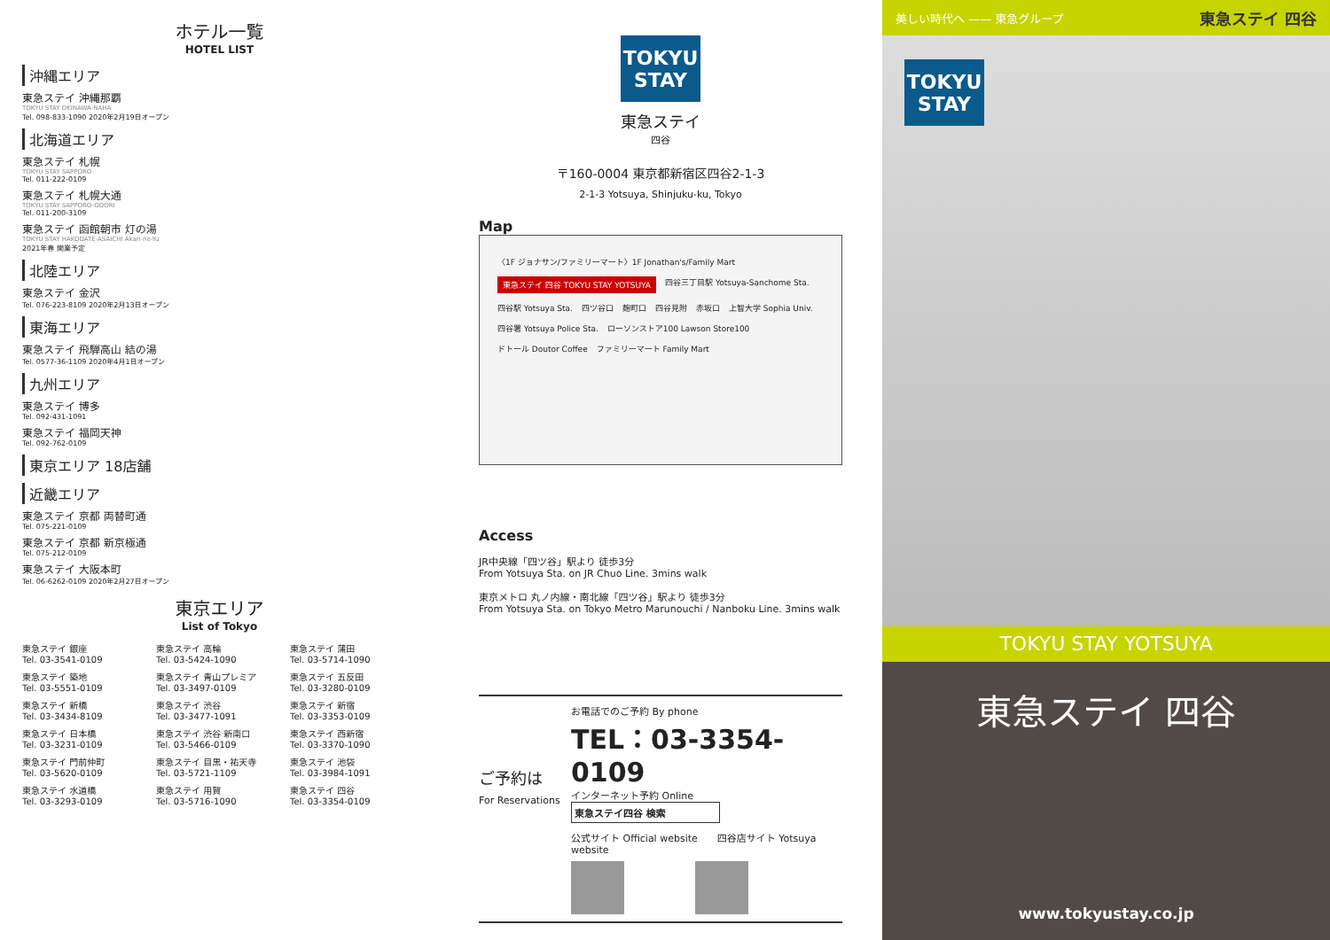ホテル一覧
HOTEL LIST
沖縄エリア
東急ステイ 沖縄那覇
TOKYU STAY OKINAWA-NAHA
Tel. 098-833-1090 2020年2月19日オープン
北海道エリア
東急ステイ 札幌
TOKYU STAY SAPPORO
Tel. 011-222-0109
東急ステイ 札幌大通
TOKYU STAY SAPPORO-ODORI
Tel. 011-200-3109
東急ステイ 函館朝市 灯の湯
TOKYU STAY HAKODATE-ASAICHI Akari-no-Yu
2021年春 開業予定
北陸エリア
東急ステイ 金沢
Tel. 076-223-8109 2020年2月13日オープン
東海エリア
東急ステイ 飛騨高山 結の湯
Tel. 0577-36-1109 2020年4月1日オープン
九州エリア
東急ステイ 博多
Tel. 092-431-1091
東急ステイ 福岡天神
Tel. 092-762-0109
東京エリア 18店舗
近畿エリア
東急ステイ 京都 両替町通
Tel. 075-221-0109
東急ステイ 京都 新京極通
Tel. 075-212-0109
東急ステイ 大阪本町
Tel. 06-6262-0109 2020年2月27日オープン
東京エリア
List of Tokyo
東急ステイ 銀座
Tel. 03-3541-0109
東急ステイ 築地
Tel. 03-5551-0109
東急ステイ 新橋
Tel. 03-3434-8109
東急ステイ 日本橋
Tel. 03-3231-0109
東急ステイ 門前仲町
Tel. 03-5620-0109
東急ステイ 水道橋
Tel. 03-3293-0109
東急ステイ 高輪
Tel. 03-5424-1090
東急ステイ 青山プレミア
Tel. 03-3497-0109
東急ステイ 渋谷
Tel. 03-3477-1091
東急ステイ 渋谷 新南口
Tel. 03-5466-0109
東急ステイ 目黒・祐天寺
Tel. 03-5721-1109
東急ステイ 用賀
Tel. 03-5716-1090
東急ステイ 蒲田
Tel. 03-5714-1090
東急ステイ 五反田
Tel. 03-3280-0109
東急ステイ 新宿
Tel. 03-3353-0109
東急ステイ 西新宿
Tel. 03-3370-1090
東急ステイ 池袋
Tel. 03-3984-1091
東急ステイ 四谷
Tel. 03-3354-0109
TOKYU
STAY
東急ステイ
四谷
〒160-0004 東京都新宿区四谷2-1-3
2-1-3 Yotsuya, Shinjuku-ku, Tokyo
Map
〈1F ジョナサン/ファミリーマート〉1F Jonathan's/Family Mart 東急ステイ 四谷 TOKYU STAY YOTSUYA 四谷三丁目駅 Yotsuya-Sanchome Sta. 四谷駅 Yotsuya Sta. 四ツ谷口 麹町口 四谷見附 赤坂口 上智大学 Sophia Univ. 四谷署 Yotsuya Police Sta. ローソンストア100 Lawson Store100 ドトール Doutor Coffee ファミリーマート Family Mart
Access
JR中央線「四ツ谷」駅より 徒歩3分
From Yotsuya Sta. on JR Chuo Line. 3mins walk
東京メトロ 丸ノ内線・南北線「四ツ谷」駅より 徒歩3分
From Yotsuya Sta. on Tokyo Metro Marunouchi / Nanboku Line. 3mins walk
ご予約は
For Reservations
お電話でのご予約 By phone
TEL：03-3354-0109
インターネット予約 Online
東急ステイ四谷 検索
公式サイト Official website　　四谷店サイト Yotsuya website
美しい時代へ —— 東急グループ 東急ステイ 四谷
TOKYU
STAY
TOKYU STAY YOTSUYA
東急ステイ 四谷
www.tokyustay.co.jp